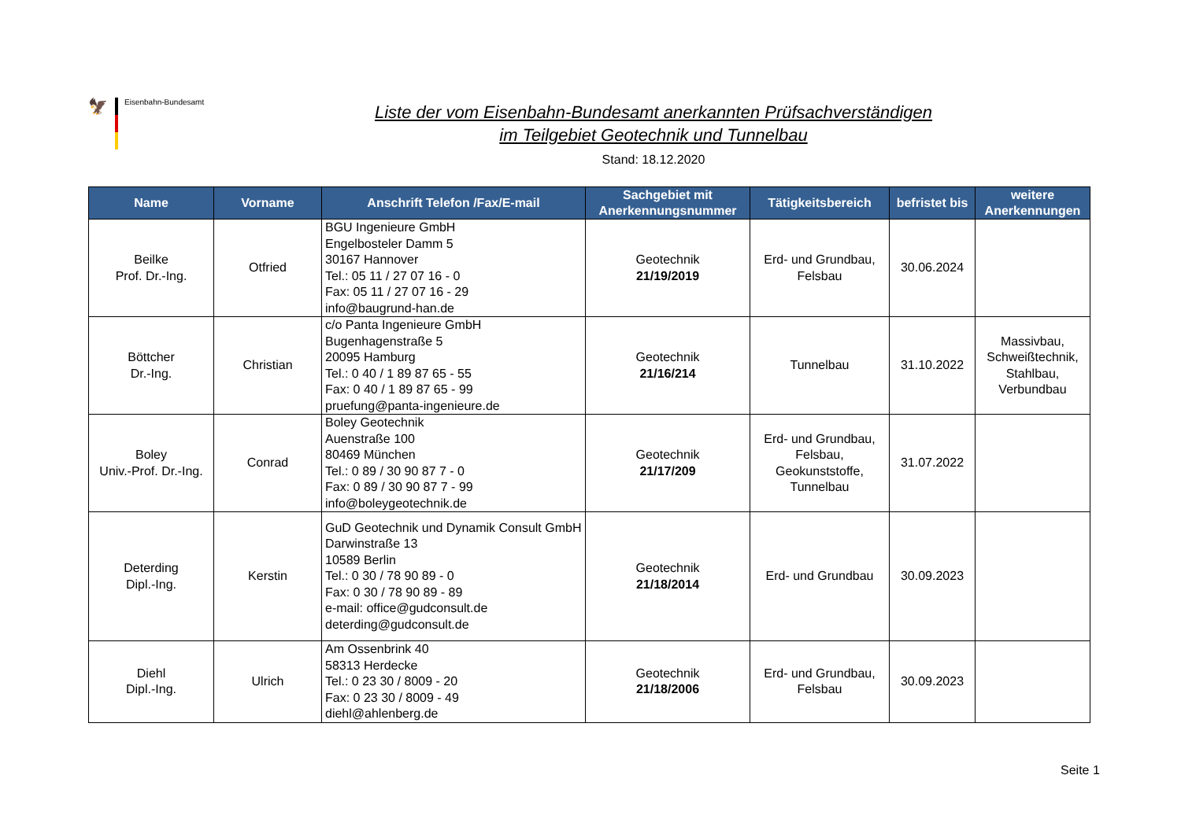🦅
Eisenbahn-Bundesamt
Liste der vom Eisenbahn-Bundesamt anerkannten Prüfsachverständigen
im Teilgebiet Geotechnik und Tunnelbau
Stand: 18.12.2020
| Name | Vorname | Anschrift Telefon /Fax/E-mail | Sachgebiet mit Anerkennungsnummer | Tätigkeitsbereich | befristet bis | weitere Anerkennungen |
| --- | --- | --- | --- | --- | --- | --- |
| Beilke Prof. Dr.-Ing. | Otfried | BGU Ingenieure GmbH Engelbosteler Damm 5 30167 Hannover Tel.: 05 11 / 27 07 16 - 0 Fax: 05 11 / 27 07 16 - 29 info@baugrund-han.de | Geotechnik 21/19/2019 | Erd- und Grundbau, Felsbau | 30.06.2024 | |
| Böttcher Dr.-Ing. | Christian | c/o Panta Ingenieure GmbH Bugenhagenstraße 5 20095 Hamburg Tel.: 0 40 / 1 89 87 65 - 55 Fax: 0 40 / 1 89 87 65 - 99 pruefung@panta-ingenieure.de | Geotechnik 21/16/214 | Tunnelbau | 31.10.2022 | Massivbau, Schweißtechnik, Stahlbau, Verbundbau |
| Boley Univ.-Prof. Dr.-Ing. | Conrad | Boley Geotechnik Auenstraße 100 80469 München Tel.: 0 89 / 30 90 87 7 - 0 Fax: 0 89 / 30 90 87 7 - 99 info@boleygeotechnik.de | Geotechnik 21/17/209 | Erd- und Grundbau, Felsbau, Geokunststoffe, Tunnelbau | 31.07.2022 | |
| Deterding Dipl.-Ing. | Kerstin | GuD Geotechnik und Dynamik Consult GmbH Darwinstraße 13 10589 Berlin Tel.: 0 30 / 78 90 89 - 0 Fax: 0 30 / 78 90 89 - 89 e-mail: office@gudconsult.de deterding@gudconsult.de | Geotechnik 21/18/2014 | Erd- und Grundbau | 30.09.2023 | |
| Diehl Dipl.-Ing. | Ulrich | Am Ossenbrink 40 58313 Herdecke Tel.: 0 23 30 / 8009 - 20 Fax: 0 23 30 / 8009 - 49 diehl@ahlenberg.de | Geotechnik 21/18/2006 | Erd- und Grundbau, Felsbau | 30.09.2023 | |
Seite 1